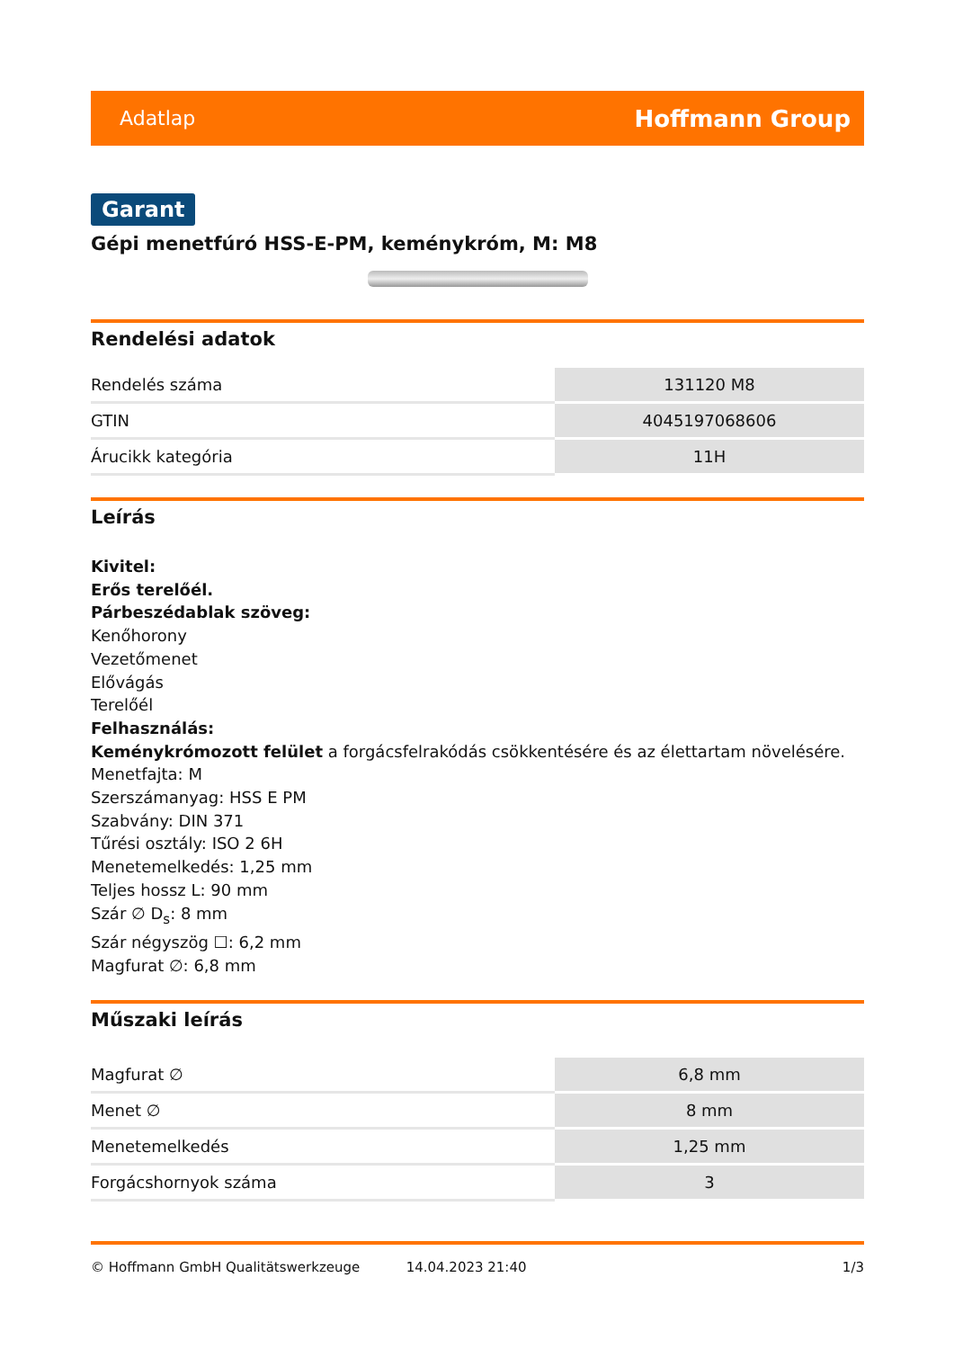Adatlap Hoffmann Group
Garant
Gépi menetfúró HSS-E-PM, keménykróm, M: M8
Rendelési adatok
| Rendelés száma | 131120 M8 |
| GTIN | 4045197068606 |
| Árucikk kategória | 11H |
Leírás
Kivitel:
Erős terelőél.
Párbeszédablak szöveg:
Kenőhorony
Vezetőmenet
Elővágás
Terelőél
Felhasználás:
Keménykrómozott felület a forgácsfelrakódás csökkentésére és az élettartam növelésére.
Menetfajta: M
Szerszámanyag: HSS E PM
Szabvány: DIN 371
Tűrési osztály: ISO 2 6H
Menetemelkedés: 1,25 mm
Teljes hossz L: 90 mm
Szár ∅ D<sub>s</sub>: 8 mm
Szár négyszög ☐: 6,2 mm
Magfurat ∅: 6,8 mm
Műszaki leírás
| Magfurat ∅ | 6,8 mm |
| Menet ∅ | 8 mm |
| Menetemelkedés | 1,25 mm |
| Forgácshornyok száma | 3 |
© Hoffmann GmbH Qualitätswerkzeuge 14.04.2023 21:40 1/3